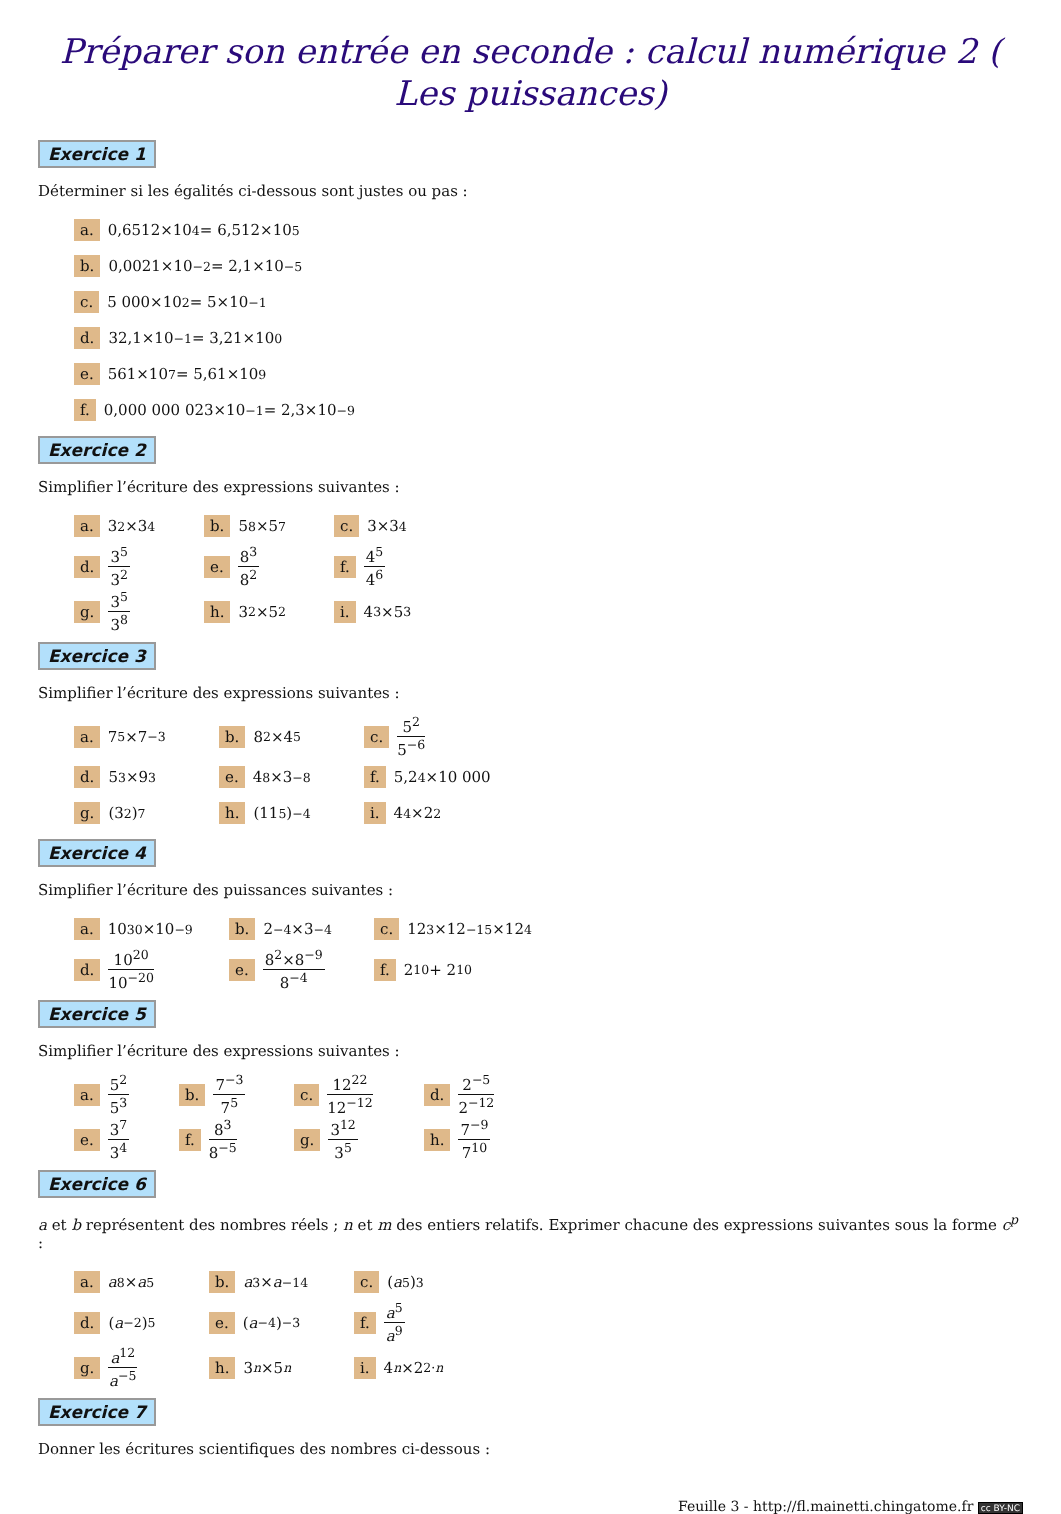Préparer son entrée en seconde : calcul numérique 2 ( Les puissances)
Exercice 1
Déterminer si les égalités ci-dessous sont justes ou pas :
a. 0,6512×10<sup>4</sup> = 6,512×10<sup>5</sup>
b. 0,0021×10<sup>−2</sup> = 2,1×10<sup>−5</sup>
c. 5 000×10<sup>2</sup> = 5×10<sup>−1</sup>
d. 32,1×10<sup>−1</sup> = 3,21×10<sup>0</sup>
e. 561×10<sup>7</sup> = 5,61×10<sup>9</sup>
f. 0,000 000 023×10<sup>−1</sup> = 2,3×10<sup>−9</sup>
Exercice 2
Simplifier l’écriture des expressions suivantes :
a. 3<sup>2</sup>×3<sup>4</sup> b. 5<sup>8</sup>×5<sup>7</sup> c. 3×3<sup>4</sup>
d. 3<sup>5</sup> 3<sup>2</sup> e. 8<sup>3</sup> 8<sup>2</sup> f. 4<sup>5</sup> 4<sup>6</sup>
g. 3<sup>5</sup> 3<sup>8</sup> h. 3<sup>2</sup>×5<sup>2</sup> i. 4<sup>3</sup>×5<sup>3</sup>
Exercice 3
Simplifier l’écriture des expressions suivantes :
a. 7<sup>5</sup>×7<sup>−3</sup> b. 8<sup>2</sup>×4<sup>5</sup> c. 5<sup>2</sup> 5<sup>−6</sup>
d. 5<sup>3</sup>×9<sup>3</sup> e. 4<sup>8</sup>×3<sup>−8</sup> f. 5,2<sup>4</sup>×10 000
g. (3<sup>2</sup>)<sup>7</sup> h. (11<sup>5</sup>)<sup>−4</sup> i. 4<sup>4</sup>×2<sup>2</sup>
Exercice 4
Simplifier l’écriture des puissances suivantes :
a. 10<sup>30</sup>×10<sup>−9</sup> b. 2<sup>−4</sup>×3<sup>−4</sup> c. 12<sup>3</sup>×12<sup>−15</sup>×12<sup>4</sup>
d. 10<sup>20</sup> 10<sup>−20</sup> e. 8<sup>2</sup>×8<sup>−9</sup> 8<sup>−4</sup> f. 2<sup>10</sup> + 2<sup>10</sup>
Exercice 5
Simplifier l’écriture des expressions suivantes :
a. 5<sup>2</sup> 5<sup>3</sup> b. 7<sup>−3</sup> 7<sup>5</sup> c. 12<sup>22</sup> 12<sup>−12</sup> d. 2<sup>−5</sup> 2<sup>−12</sup>
e. 3<sup>7</sup> 3<sup>4</sup> f. 8<sup>3</sup> 8<sup>−5</sup> g. 3<sup>12</sup> 3<sup>5</sup> h. 7<sup>−9</sup> 7<sup>10</sup>
Exercice 6
a et b représentent des nombres réels ; n et m des entiers relatifs. Exprimer chacune des expressions suivantes sous la forme c<sup>p</sup> :
a. a<sup>8</sup>× a<sup>5</sup> b. a<sup>3</sup>× a<sup>−14</sup> c. (a<sup>5</sup>)<sup>3</sup>
d. (a<sup>−2</sup>)<sup>5</sup> e. (a<sup>−4</sup>)<sup>−3</sup> f. a<sup>5</sup> a<sup>9</sup>
g. a<sup>12</sup> a<sup>−5</sup> h. 3<sup>n</sup> ×5<sup>n</sup> i. 4<sup>n</sup> ×2<sup>2·n</sup>
Exercice 7
Donner les écritures scientifiques des nombres ci-dessous :
Feuille 3 - http://fl.mainetti.chingatome.fr cc BY-NC